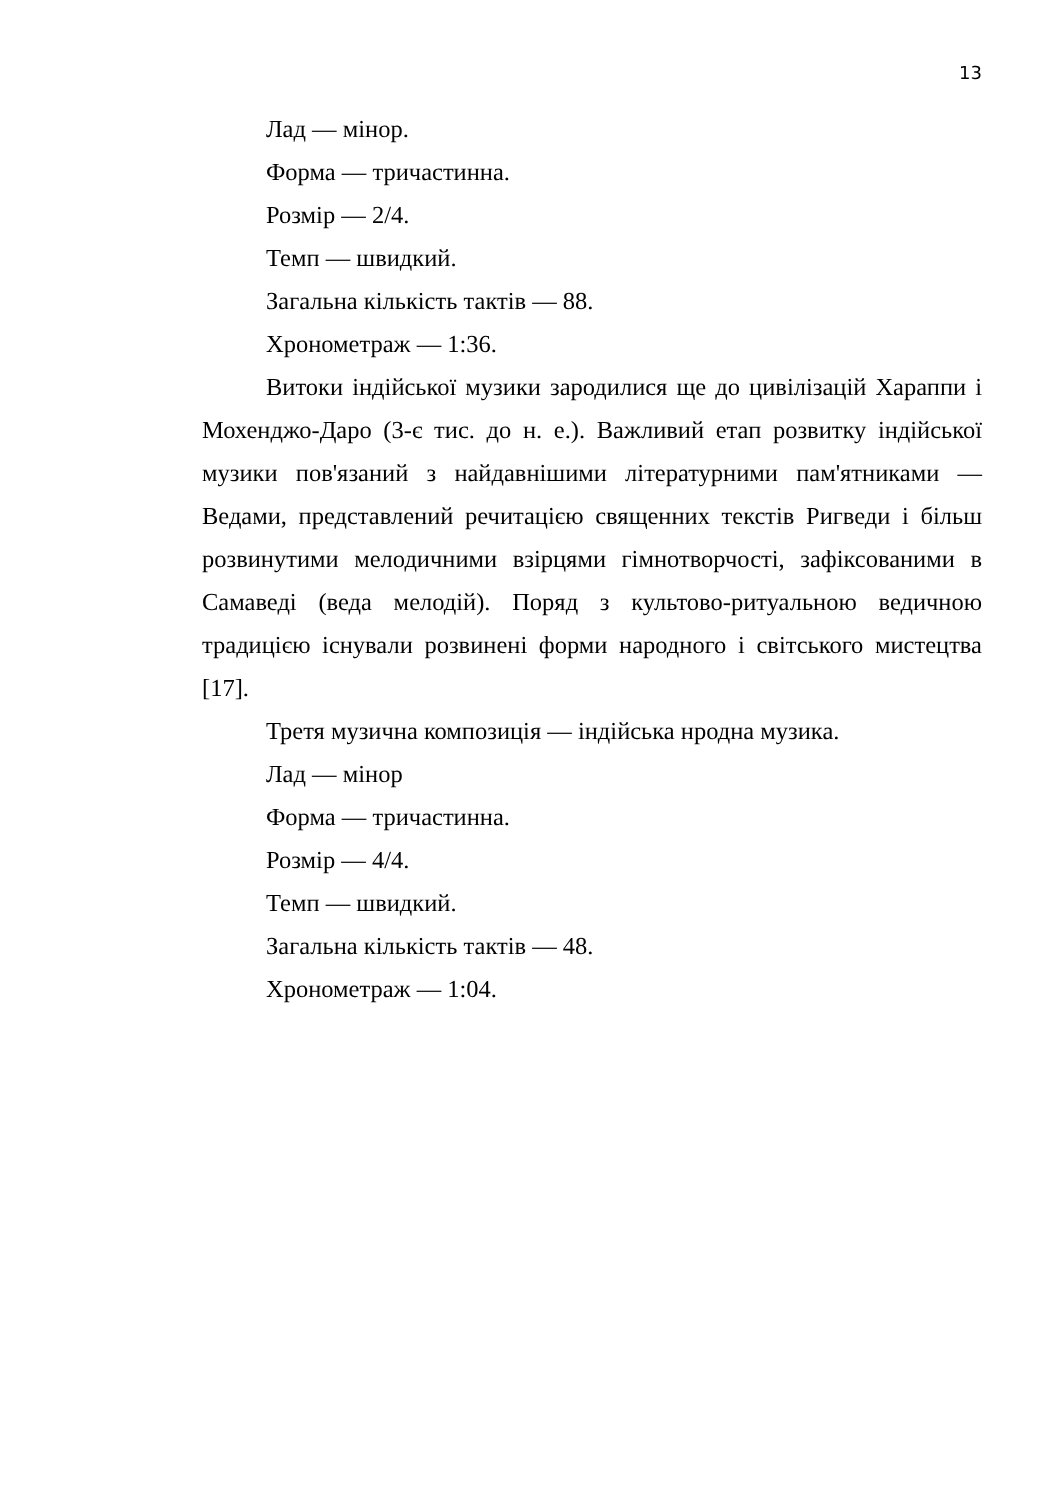13
Лад — мінор.
Форма — тричастинна.
Розмір — 2/4.
Темп — швидкий.
Загальна кількість тактів — 88.
Хронометраж — 1:36.
Витоки індійської музики зародилися ще до цивілізацій Хараппи і Мохенджо-Даро (3-є тис. до н. е.). Важливий етап розвитку індійської музики пов'язаний з найдавнішими літературними пам'ятниками — Ведами, представлений речитацією священних текстів Ригведи і більш розвинутими мелодичними взірцями гімнотворчості, зафіксованими в Самаведі (веда мелодій). Поряд з культово-ритуальною ведичною традицією існували розвинені форми народного і світського мистецтва [17].
Третя музична композиція — індійська нродна музика.
Лад — мінор
Форма — тричастинна.
Розмір — 4/4.
Темп — швидкий.
Загальна кількість тактів — 48.
Хронометраж — 1:04.